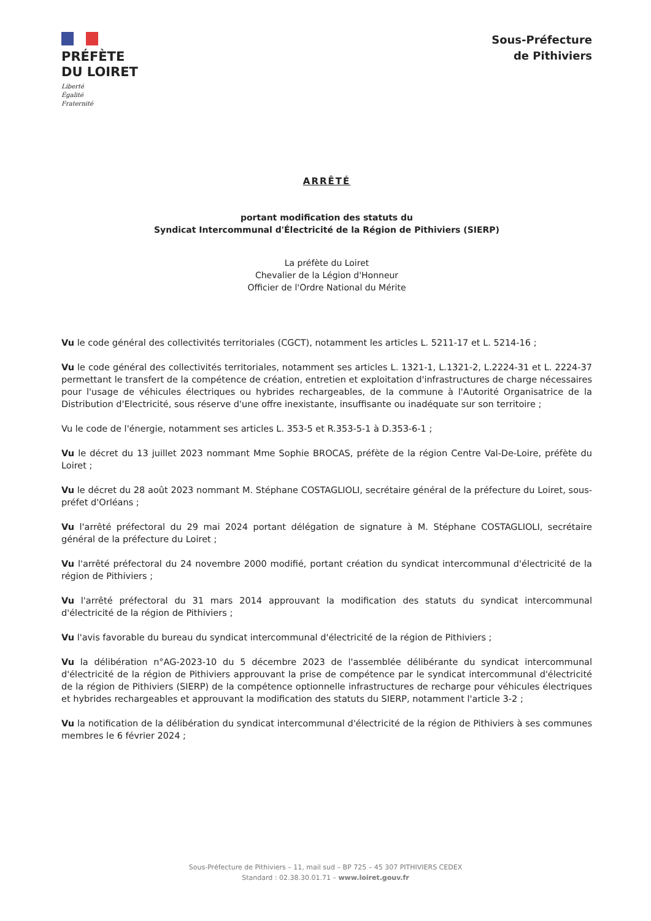PRÉFÈTE
DU LOIRET
Liberté
Égalité
Fraternité
Sous-Préfecture
de Pithiviers
ARRÊTÉ
portant modification des statuts du
Syndicat Intercommunal d'Électricité de la Région de Pithiviers (SIERP)
La préfète du Loiret
Chevalier de la Légion d'Honneur
Officier de l'Ordre National du Mérite
Vu le code général des collectivités territoriales (CGCT), notamment les articles L. 5211-17 et L. 5214-16 ;
Vu le code général des collectivités territoriales, notamment ses articles L. 1321-1, L.1321-2, L.2224-31 et L. 2224-37 permettant le transfert de la compétence de création, entretien et exploitation d'infrastructures de charge nécessaires pour l'usage de véhicules électriques ou hybrides rechargeables, de la commune à l'Autorité Organisatrice de la Distribution d'Electricité, sous réserve d'une offre inexistante, insuffisante ou inadéquate sur son territoire ;
Vu le code de l'énergie, notamment ses articles L. 353-5 et R.353-5-1 à D.353-6-1 ;
Vu le décret du 13 juillet 2023 nommant Mme Sophie BROCAS, préfète de la région Centre Val-De-Loire, préfète du Loiret ;
Vu le décret du 28 août 2023 nommant M. Stéphane COSTAGLIOLI, secrétaire général de la préfecture du Loiret, sous-préfet d'Orléans ;
Vu l'arrêté préfectoral du 29 mai 2024 portant délégation de signature à M. Stéphane COSTAGLIOLI, secrétaire général de la préfecture du Loiret ;
Vu l'arrêté préfectoral du 24 novembre 2000 modifié, portant création du syndicat intercommunal d'électricité de la région de Pithiviers ;
Vu l'arrêté préfectoral du 31 mars 2014 approuvant la modification des statuts du syndicat intercommunal d'électricité de la région de Pithiviers ;
Vu l'avis favorable du bureau du syndicat intercommunal d'électricité de la région de Pithiviers ;
Vu la délibération n°AG-2023-10 du 5 décembre 2023 de l'assemblée délibérante du syndicat intercommunal d'électricité de la région de Pithiviers approuvant la prise de compétence par le syndicat intercommunal d'électricité de la région de Pithiviers (SIERP) de la compétence optionnelle infrastructures de recharge pour véhicules électriques et hybrides rechargeables et approuvant la modification des statuts du SIERP, notamment l'article 3-2 ;
Vu la notification de la délibération du syndicat intercommunal d'électricité de la région de Pithiviers à ses communes membres le 6 février 2024 ;
Sous-Préfecture de Pithiviers – 11, mail sud – BP 725 – 45 307 PITHIVIERS CEDEX
Standard : 02.38.30.01.71 – www.loiret.gouv.fr